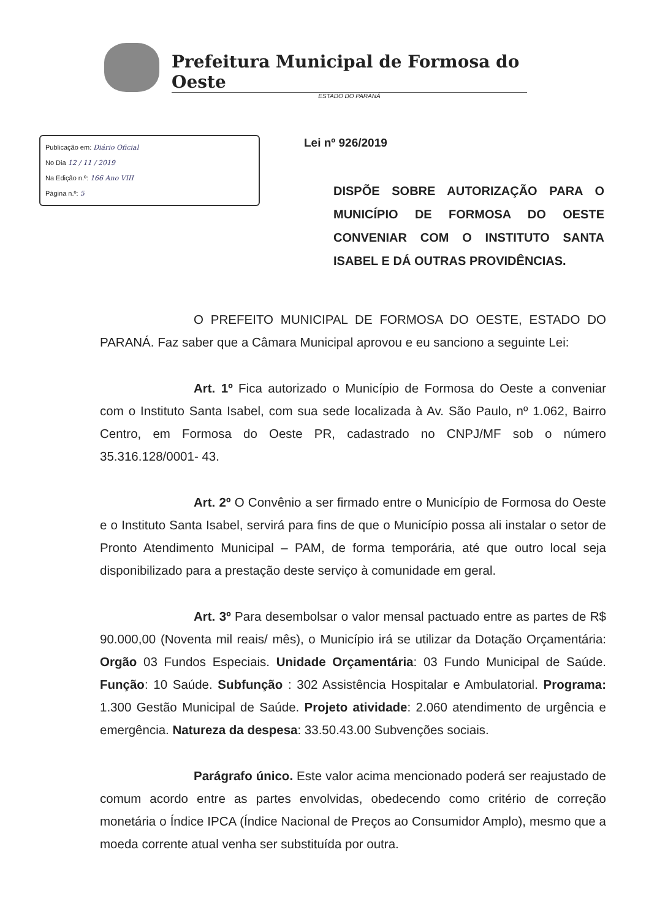Prefeitura Municipal de Formosa do Oeste
ESTADO DO PARANÁ
Publicação em: Diário Oficial
No Dia 12 / 11 / 2019
Na Edição n.º: 166 Ano VIII
Página n.º: 5
Lei nº 926/2019
DISPÕE SOBRE AUTORIZAÇÃO PARA O MUNICÍPIO DE FORMOSA DO OESTE CONVENIAR COM O INSTITUTO SANTA ISABEL E DÁ OUTRAS PROVIDÊNCIAS.
O PREFEITO MUNICIPAL DE FORMOSA DO OESTE, ESTADO DO PARANÁ. Faz saber que a Câmara Municipal aprovou e eu sanciono a seguinte Lei:
Art. 1º Fica autorizado o Município de Formosa do Oeste a conveniar com o Instituto Santa Isabel, com sua sede localizada à Av. São Paulo, nº 1.062, Bairro Centro, em Formosa do Oeste PR, cadastrado no CNPJ/MF sob o número 35.316.128/0001- 43.
Art. 2º O Convênio a ser firmado entre o Município de Formosa do Oeste e o Instituto Santa Isabel, servirá para fins de que o Município possa ali instalar o setor de Pronto Atendimento Municipal – PAM, de forma temporária, até que outro local seja disponibilizado para a prestação deste serviço à comunidade em geral.
Art. 3º Para desembolsar o valor mensal pactuado entre as partes de R$ 90.000,00 (Noventa mil reais/ mês), o Município irá se utilizar da Dotação Orçamentária: Orgão 03 Fundos Especiais. Unidade Orçamentária: 03 Fundo Municipal de Saúde. Função: 10 Saúde. Subfunção : 302 Assistência Hospitalar e Ambulatorial. Programa: 1.300 Gestão Municipal de Saúde. Projeto atividade: 2.060 atendimento de urgência e emergência. Natureza da despesa: 33.50.43.00 Subvenções sociais.
Parágrafo único. Este valor acima mencionado poderá ser reajustado de comum acordo entre as partes envolvidas, obedecendo como critério de correção monetária o Índice IPCA (Índice Nacional de Preços ao Consumidor Amplo), mesmo que a moeda corrente atual venha ser substituída por outra.